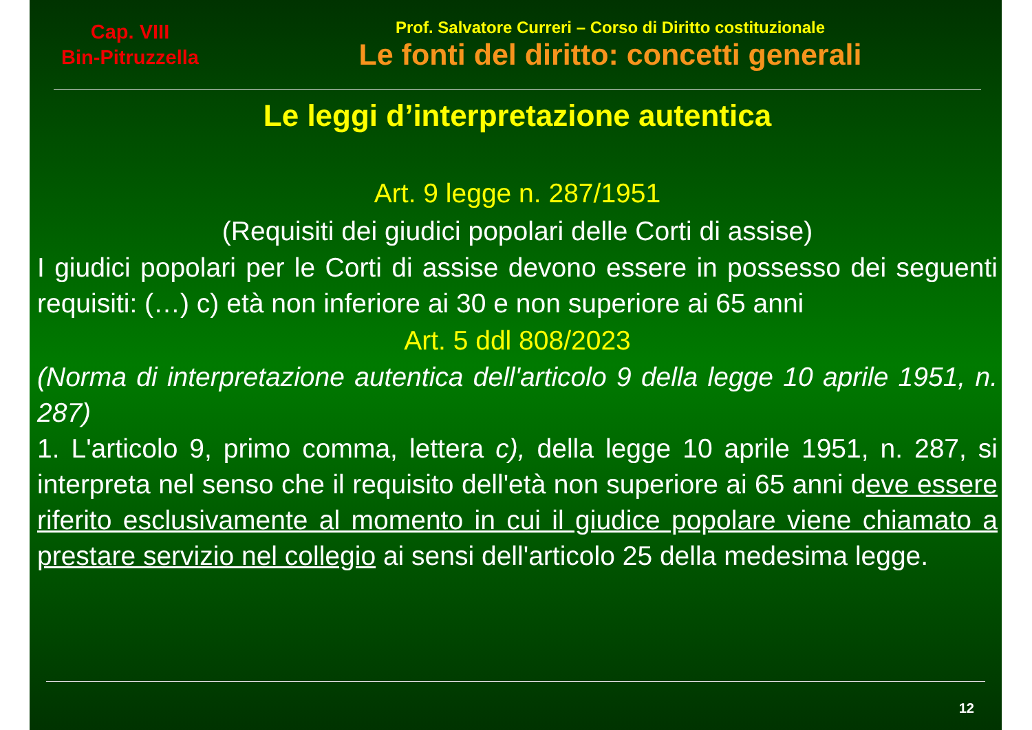Cap. VIII
Bin-Pitruzzella
Prof. Salvatore Curreri – Corso di Diritto costituzionale
Le fonti del diritto: concetti generali
Le leggi d’interpretazione autentica
Art. 9 legge n. 287/1951
(Requisiti dei giudici popolari delle Corti di assise)
I giudici popolari per le Corti di assise devono essere in possesso dei seguenti requisiti: (…) c) età non inferiore ai 30 e non superiore ai 65 anni
Art. 5 ddl 808/2023
(Norma di interpretazione autentica dell'articolo 9 della legge 10 aprile 1951, n. 287)
1. L'articolo 9, primo comma, lettera c), della legge 10 aprile 1951, n. 287, si interpreta nel senso che il requisito dell'età non superiore ai 65 anni deve essere riferito esclusivamente al momento in cui il giudice popolare viene chiamato a prestare servizio nel collegio ai sensi dell'articolo 25 della medesima legge.
12